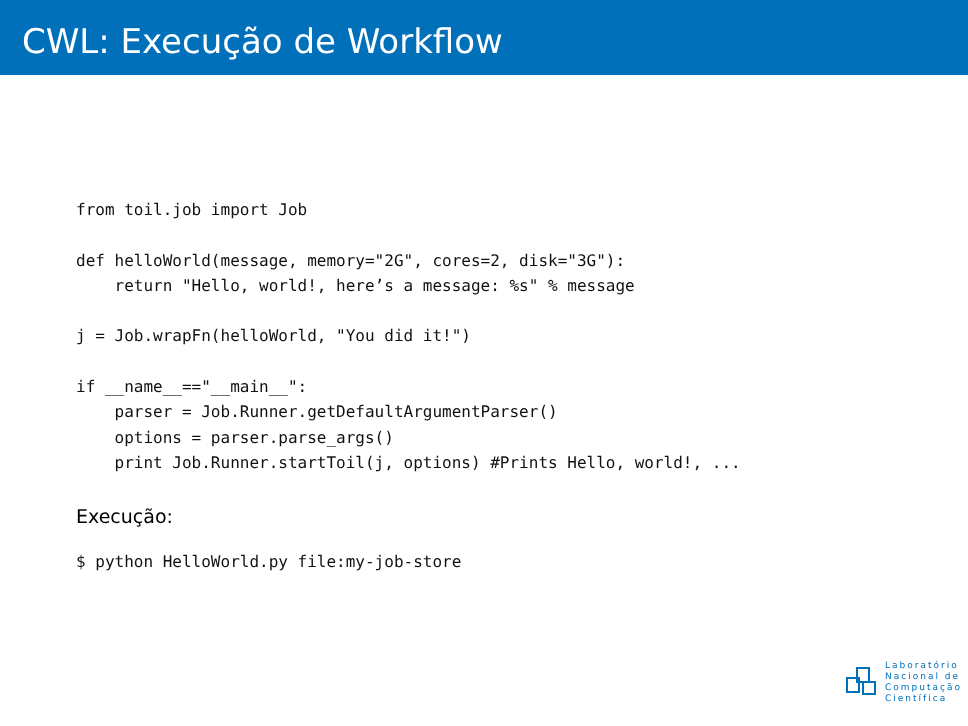CWL: Execução de Workflow
from toil.job import Job

def helloWorld(message, memory="2G", cores=2, disk="3G"):
    return "Hello, world!, here’s a message: %s" % message

j = Job.wrapFn(helloWorld, "You did it!")

if __name__=="__main__":
    parser = Job.Runner.getDefaultArgumentParser()
    options = parser.parse_args()
    print Job.Runner.startToil(j, options) #Prints Hello, world!, ...
Execução:
$ python HelloWorld.py file:my-job-store
Laboratório
Nacional de
Computação
Científica